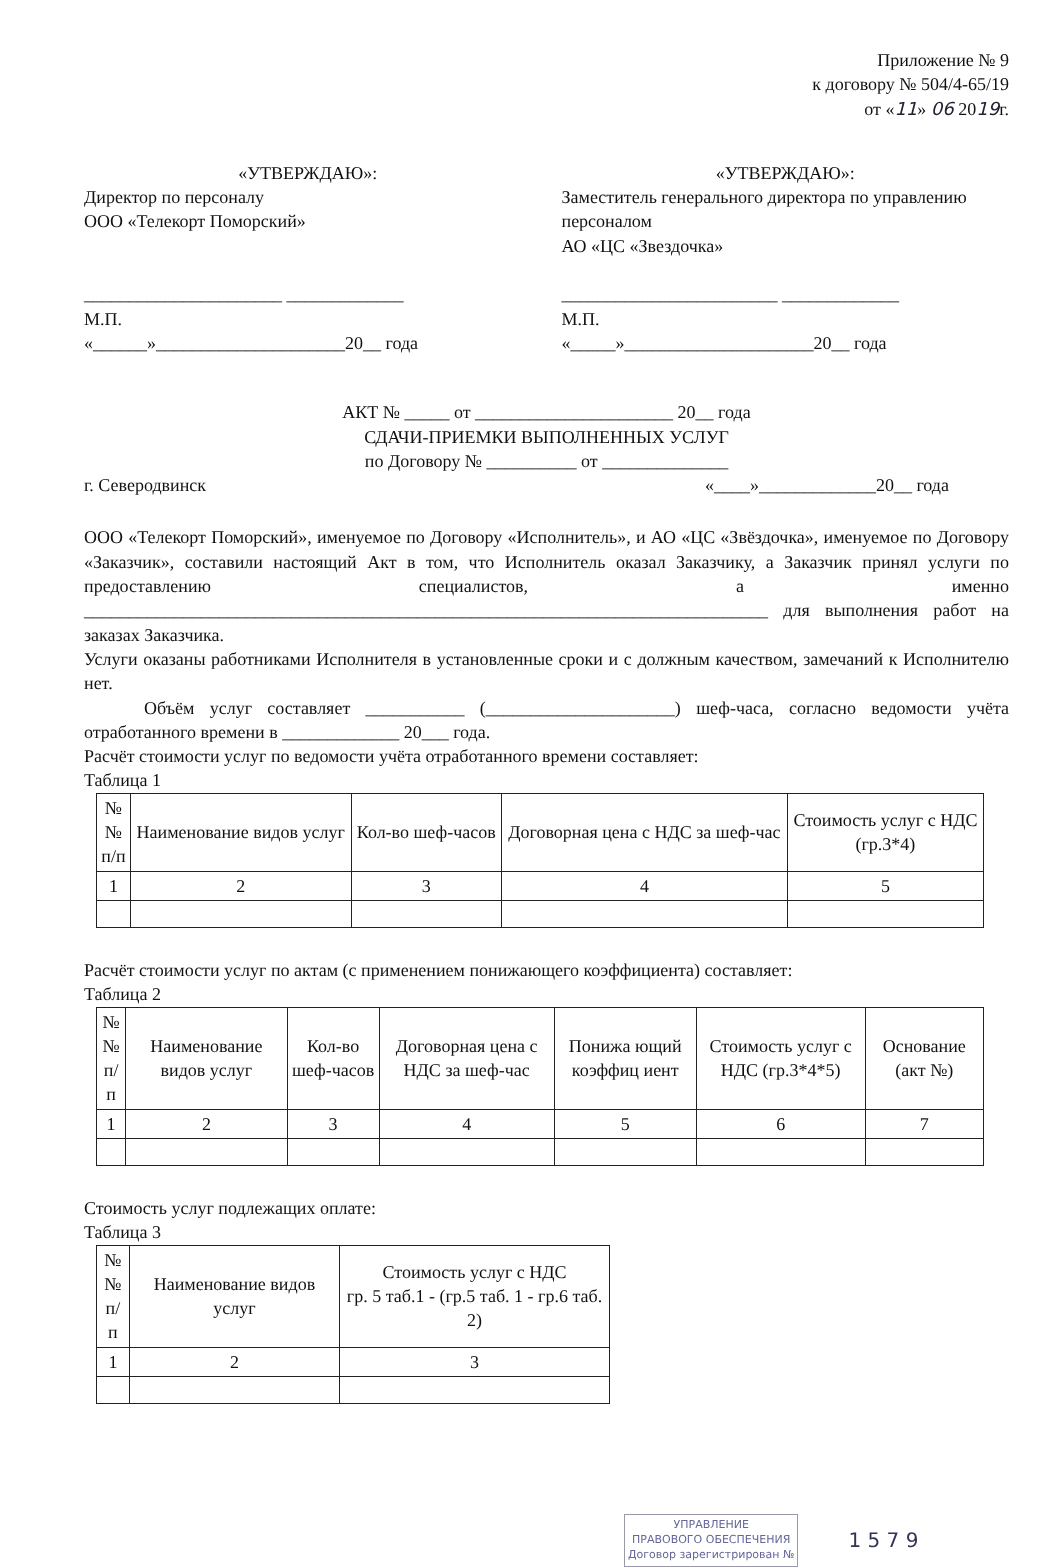Приложение № 9
к договору № 504/4-65/19
от «11» 06 2019г.
«УТВЕРЖДАЮ»:
Директор по персоналу
ООО «Телекорт Поморский»
______________________ _____________
М.П.
«______»_____________________20__ года
«УТВЕРЖДАЮ»:
Заместитель генерального директора по управлению персоналом
АО «ЦС «Звездочка»
________________________ _____________
М.П.
«_____»_____________________20__ года
АКТ № _____ от ______________________ 20__ года
СДАЧИ-ПРИЕМКИ ВЫПОЛНЕННЫХ УСЛУГ
по Договору № __________ от ______________
г. Северодвинск «____»_____________20__ года
ООО «Телекорт Поморский», именуемое по Договору «Исполнитель», и АО «ЦС «Звёздочка», именуемое по Договору «Заказчик», составили настоящий Акт в том, что Исполнитель оказал Заказчику, а Заказчик принял услуги по предоставлению специалистов, а именно ____________________________________________________________________________ для выполнения работ на заказах Заказчика.
Услуги оказаны работниками Исполнителя в установленные сроки и с должным качеством, замечаний к Исполнителю нет.
Объём услуг составляет ___________ (_____________________) шеф-часа, согласно ведомости учёта отработанного времени в _____________ 20___ года.
Расчёт стоимости услуг по ведомости учёта отработанного времени составляет:
Таблица 1
| № № п/п | Наименование видов услуг | Кол-во шеф-часов | Договорная цена с НДС за шеф-час | Стоимость услуг с НДС (гр.3*4) |
| --- | --- | --- | --- | --- |
| 1 | 2 | 3 | 4 | 5 |
Расчёт стоимости услуг по актам (с применением понижающего коэффициента) составляет:
Таблица 2
| № № п/п | Наименование видов услуг | Кол-во шеф-часов | Договорная цена с НДС за шеф-час | Понижа ющий коэффиц иент | Стоимость услуг с НДС (гр.3*4*5) | Основание (акт №) |
| --- | --- | --- | --- | --- | --- | --- |
| 1 | 2 | 3 | 4 | 5 | 6 | 7 |
Стоимость услуг подлежащих оплате:
Таблица 3
| № № п/п | Наименование видов услуг | Стоимость услуг с НДС гр. 5 таб.1 - (гр.5 таб. 1 - гр.6 таб. 2) |
| --- | --- | --- |
| 1 | 2 | 3 |
УПРАВЛЕНИЕ
ПРАВОВОГО ОБЕСПЕЧЕНИЯ
Договор зарегистрирован №
1 5 7 9